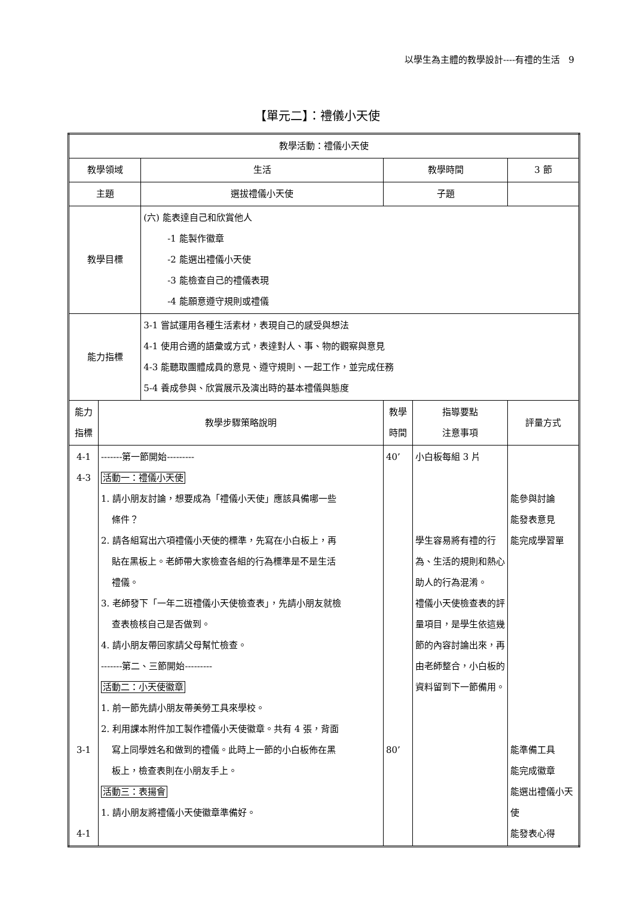以學生為主體的教學設計----有禮的生活 9
【單元二】：禮儀小天使
| 教學活動：禮儀小天使 | | | | | |
| 教學領域 | | 生活 | 教學時間 | | 3 節 |
| 主題 | | 選拔禮儀小天使 | 子題 | | |
| 教學目標 | | (六) 能表達自己和欣賞他人 -1 能製作徽章 -2 能選出禮儀小天使 -3 能檢查自己的禮儀表現 -4 能願意遵守規則或禮儀 | | | |
| 能力指標 | | 3-1 嘗試運用各種生活素材，表現自己的感受與想法 4-1 使用合適的語彙或方式，表達對人、事、物的觀察與意見 4-3 能聽取團體成員的意見、遵守規則、一起工作，並完成任務 5-4 養成參與、欣賞展示及演出時的基本禮儀與態度 | | | |
| 能力 指標 | 教學步驟策略說明 | | 教學 時間 | 指導要點 注意事項 | 評量方式 |
| 4-1 4-3 3-1 4-1 | -------第一節開始--------- 活動一：禮儀小天使 1. 請小朋友討論，想要成為「禮儀小天使」應該具備哪一些 條件？ 2. 請各組寫出六項禮儀小天使的標準，先寫在小白板上，再 貼在黑板上。老師帶大家檢查各組的行為標準是不是生活 禮儀。 3. 老師發下「一年二班禮儀小天使檢查表」，先請小朋友就檢 查表檢核自己是否做到。 4. 請小朋友帶回家請父母幫忙檢查。 -------第二、三節開始--------- 活動二：小天使徽章 1. 前一節先請小朋友帶美勞工具來學校。 2. 利用課本附件加工製作禮儀小天使徽章。共有 4 張，背面 寫上同學姓名和做到的禮儀。此時上一節的小白板佈在黑 板上，檢查表則在小朋友手上。 活動三：表揚會 1. 請小朋友將禮儀小天使徽章準備好。 | | 40’ 80’ | 小白板每組 3 片 學生容易將有禮的行為、生活的規則和熱心助人的行為混淆。 禮儀小天使檢查表的評量項目，是學生依這幾節的內容討論出來，再由老師整合，小白板的資料留到下一節備用。 | 能參與討論 能發表意見 能完成學習單 能準備工具 能完成徽章 能選出禮儀小天使 能發表心得 |